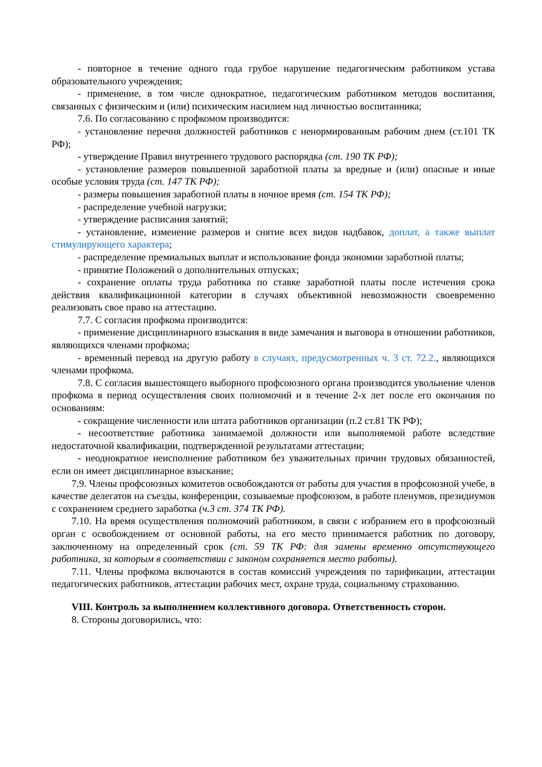- повторное в течение одного года грубое нарушение педагогическим работником устава образовательного учреждения;
- применение, в том числе однократное, педагогическим работником методов воспитания, связанных с физическим и (или) психическим насилием над личностью воспитанника;
7.6. По согласованию с профкомом производится:
- установление перечня должностей работников с ненормированным рабочим днем (ст.101 ТК РФ);
- утверждение Правил внутреннего трудового распорядка (ст. 190 ТК РФ);
- установление размеров повышенной заработной платы за вредные и (или) опасные и иные особые условия труда (ст. 147 ТК РФ);
- размеры повышения заработной платы в ночное время (ст. 154 ТК РФ);
- распределение учебной нагрузки;
- утверждение расписания занятий;
- установление, изменение размеров и снятие всех видов надбавок, доплат, а также выплат стимулирующего характера;
- распределение премиальных выплат и использование фонда экономии заработной платы;
- принятие Положений о дополнительных отпусках;
- сохранение оплаты труда работника по ставке заработной платы после истечения срока действия квалификационной категории в случаях объективной невозможности своевременно реализовать свое право на аттестацию.
7.7. С согласия профкома производится:
- применение дисциплинарного взыскания в виде замечания и выговора в отношении работников, являющихся членами профкома;
- временный перевод на другую работу в случаях, предусмотренных ч. 3 ст. 72.2., являющихся членами профкома.
7.8. С согласия вышестоящего выборного профсоюзного органа производится увольнение членов профкома в период осуществления своих полномочий и в течение 2-х лет после его окончания по основаниям:
- сокращение численности или штата работников организации (п.2 ст.81 ТК РФ);
- несоответствие работника занимаемой должности или выполняемой работе вследствие недостаточной квалификации, подтвержденной результатами аттестации;
- неоднократное неисполнение работником без уважительных причин трудовых обязанностей, если он имеет дисциплинарное взыскание;
7.9. Члены профсоюзных комитетов освобождаются от работы для участия в профсоюзной учебе, в качестве делегатов на съезды, конференции, созываемые профсоюзом, в работе пленумов, президиумов с сохранением среднего заработка (ч.3 ст. 374 ТК РФ).
7.10. На время осуществления полномочий работником, в связи с избранием его в профсоюзный орган с освобождением от основной работы, на его место принимается работник по договору, заключенному на определенный срок (ст. 59 ТК РФ: для замены временно отсутствующего работника, за которым в соответствии с законом сохраняется место работы).
7.11. Члены профкома включаются в состав комиссий учреждения по тарификации, аттестации педагогических работников, аттестации рабочих мест, охране труда, социальному страхованию.
VIII. Контроль за выполнением коллективного договора. Ответственность сторон.
8. Стороны договорились, что: